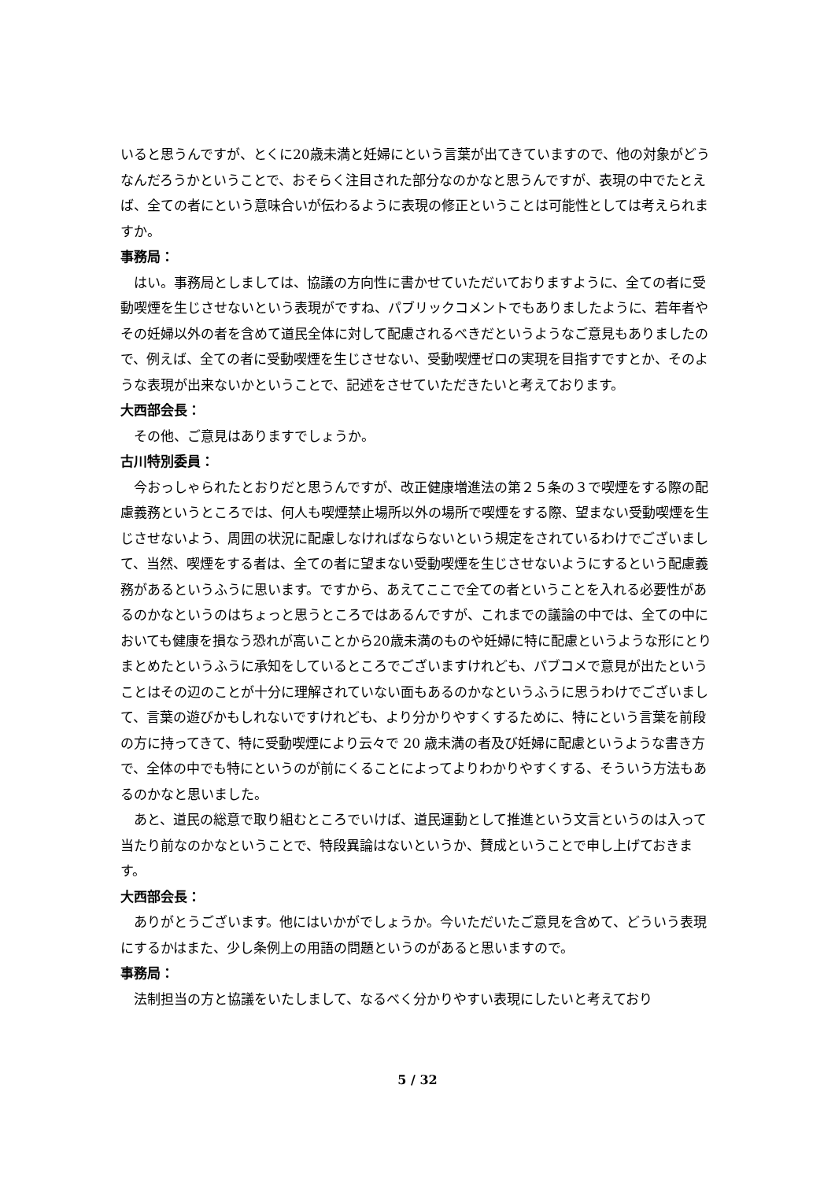いると思うんですが、とくに20歳未満と妊婦にという言葉が出てきていますので、他の対象がどうなんだろうかということで、おそらく注目された部分なのかなと思うんですが、表現の中でたとえば、全ての者にという意味合いが伝わるように表現の修正ということは可能性としては考えられますか。
事務局：
はい。事務局としましては、協議の方向性に書かせていただいておりますように、全ての者に受動喫煙を生じさせないという表現がですね、パブリックコメントでもありましたように、若年者やその妊婦以外の者を含めて道民全体に対して配慮されるべきだというようなご意見もありましたので、例えば、全ての者に受動喫煙を生じさせない、受動喫煙ゼロの実現を目指すですとか、そのような表現が出来ないかということで、記述をさせていただきたいと考えております。
大西部会長：
その他、ご意見はありますでしょうか。
古川特別委員：
今おっしゃられたとおりだと思うんですが、改正健康増進法の第２５条の３で喫煙をする際の配慮義務というところでは、何人も喫煙禁止場所以外の場所で喫煙をする際、望まない受動喫煙を生じさせないよう、周囲の状況に配慮しなければならないという規定をされているわけでございまして、当然、喫煙をする者は、全ての者に望まない受動喫煙を生じさせないようにするという配慮義務があるというふうに思います。ですから、あえてここで全ての者ということを入れる必要性があるのかなというのはちょっと思うところではあるんですが、これまでの議論の中では、全ての中においても健康を損なう恐れが高いことから20歳未満のものや妊婦に特に配慮というような形にとりまとめたというふうに承知をしているところでございますけれども、パブコメで意見が出たということはその辺のことが十分に理解されていない面もあるのかなというふうに思うわけでございまして、言葉の遊びかもしれないですけれども、より分かりやすくするために、特にという言葉を前段の方に持ってきて、特に受動喫煙により云々で 20 歳未満の者及び妊婦に配慮というような書き方で、全体の中でも特にというのが前にくることによってよりわかりやすくする、そういう方法もあるのかなと思いました。
あと、道民の総意で取り組むところでいけば、道民運動として推進という文言というのは入って当たり前なのかなということで、特段異論はないというか、賛成ということで申し上げておきます。
大西部会長：
ありがとうございます。他にはいかがでしょうか。今いただいたご意見を含めて、どういう表現にするかはまた、少し条例上の用語の問題というのがあると思いますので。
事務局：
法制担当の方と協議をいたしまして、なるべく分かりやすい表現にしたいと考えており
5 / 32